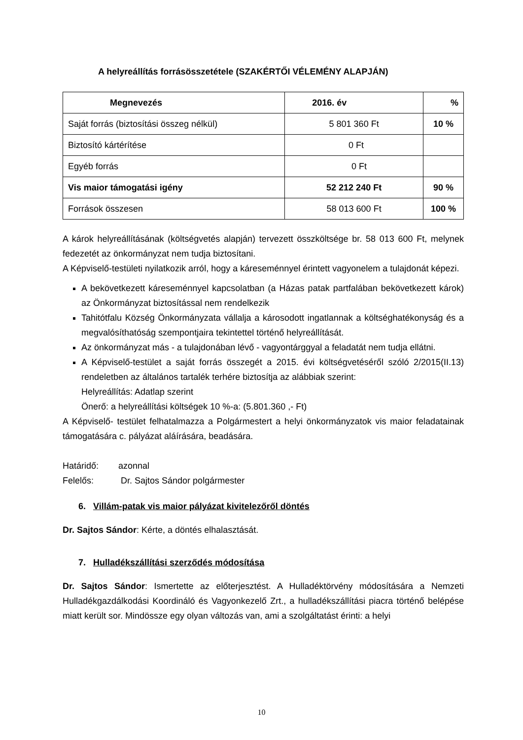A helyreállítás forrásösszetétele (SZAKÉRTŐI VÉLEMÉNY ALAPJÁN)
| Megnevezés | 2016. év | % |
| --- | --- | --- |
| Saját forrás (biztosítási összeg nélkül) | 5 801 360 Ft | 10 % |
| Biztosító kártérítése | 0 Ft | |
| Egyéb forrás | 0 Ft | |
| Vis maior támogatási igény | 52 212 240 Ft | 90 % |
| Források összesen | 58 013 600 Ft | 100 % |
A károk helyreállításának (költségvetés alapján) tervezett összköltsége br. 58 013 600 Ft, melynek fedezetét az önkormányzat nem tudja biztosítani.
A Képviselő-testületi nyilatkozik arról, hogy a káreseménnyel érintett vagyonelem a tulajdonát képezi.
A bekövetkezett káreseménnyel kapcsolatban (a Házas patak partfalában bekövetkezett károk) az Önkormányzat biztosítással nem rendelkezik
Tahitótfalu Község Önkormányzata vállalja a károsodott ingatlannak a költséghatékonyság és a megvalósíthatóság szempontjaira tekintettel történő helyreállítását.
Az önkormányzat más - a tulajdonában lévő - vagyontárggyal a feladatát nem tudja ellátni.
A Képviselő-testület a saját forrás összegét a 2015. évi költségvetéséről szóló 2/2015(II.13) rendeletben az általános tartalék terhére biztosítja az alábbiak szerint:
Helyreállítás: Adatlap szerint
Önerő: a helyreállítási költségek 10 %-a: (5.801.360 ,- Ft)
A Képviselő- testület felhatalmazza a Polgármestert a helyi önkormányzatok vis maior feladatainak támogatására c. pályázat aláírására, beadására.
Határidő: azonnal
Felelős: Dr. Sajtos Sándor polgármester
6. Villám-patak vis maior pályázat kivitelezőről döntés
Dr. Sajtos Sándor: Kérte, a döntés elhalasztását.
7. Hulladékszállítási szerződés módosítása
Dr. Sajtos Sándor: Ismertette az előterjesztést. A Hulladéktörvény módosítására a Nemzeti Hulladékgazdálkodási Koordináló és Vagyonkezelő Zrt., a hulladékszállítási piacra történő belépése miatt került sor. Mindössze egy olyan változás van, ami a szolgáltatást érinti: a helyi
10